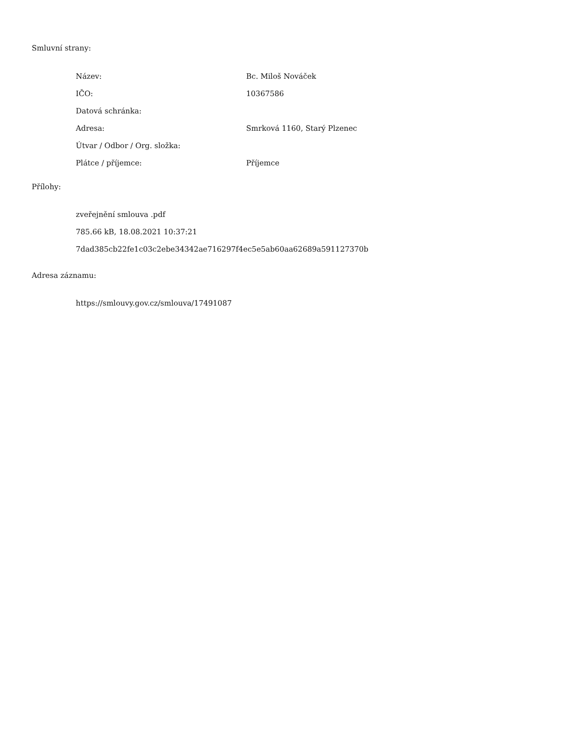Smluvní strany:
| Název: | Bc. Miloš Nováček |
| IČO: | 10367586 |
| Datová schránka: | |
| Adresa: | Smrková 1160, Starý Plzenec |
| Útvar / Odbor / Org. složka: | |
| Plátce / příjemce: | Příjemce |
Přílohy:
zveřejnění smlouva .pdf
785.66 kB, 18.08.2021 10:37:21
7dad385cb22fe1c03c2ebe34342ae716297f4ec5e5ab60aa62689a591127370b
Adresa záznamu:
https://smlouvy.gov.cz/smlouva/17491087